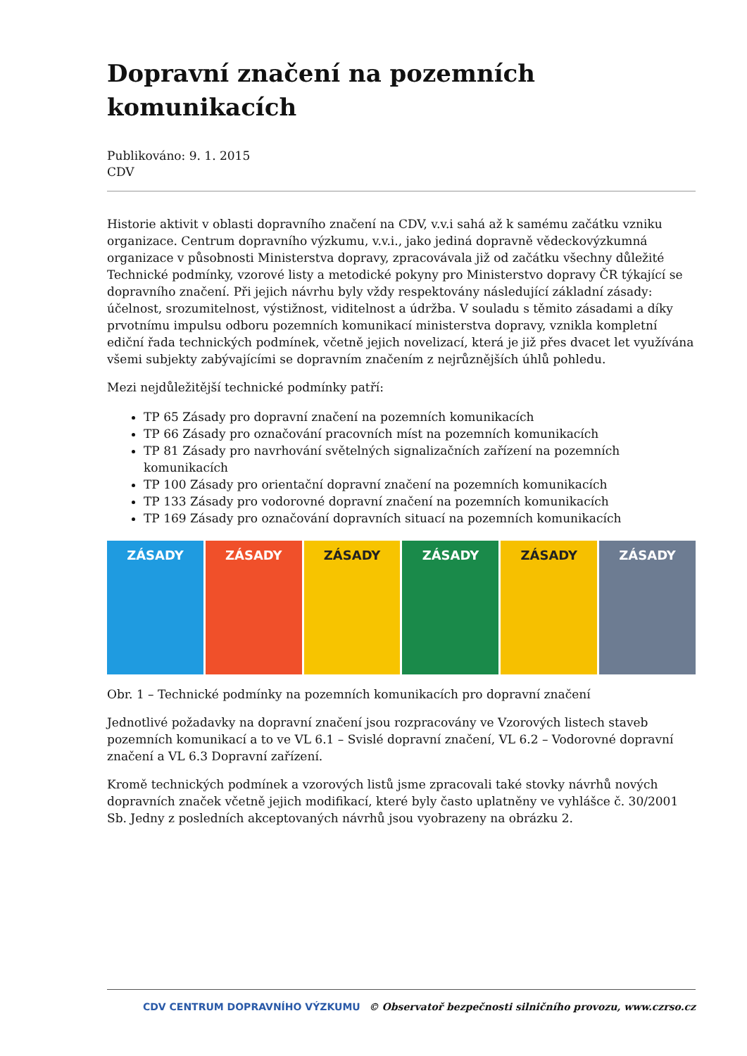Dopravní značení na pozemních komunikacích
Publikováno: 9. 1. 2015
CDV
Historie aktivit v oblasti dopravního značení na CDV, v.v.i sahá až k samému začátku vzniku organizace. Centrum dopravního výzkumu, v.v.i., jako jediná dopravně vědeckovýzkumná organizace v působnosti Ministerstva dopravy, zpracovávala již od začátku všechny důležité Technické podmínky, vzorové listy a metodické pokyny pro Ministerstvo dopravy ČR týkající se dopravního značení. Při jejich návrhu byly vždy respektovány následující základní zásady: účelnost, srozumitelnost, výstižnost, viditelnost a údržba. V souladu s těmito zásadami a díky prvotnímu impulsu odboru pozemních komunikací ministerstva dopravy, vznikla kompletní ediční řada technických podmínek, včetně jejich novelizací, která je již přes dvacet let využívána všemi subjekty zabývajícími se dopravním značením z nejrůznějších úhlů pohledu.
Mezi nejdůležitější technické podmínky patří:
TP 65 Zásady pro dopravní značení na pozemních komunikacích
TP 66 Zásady pro označování pracovních míst na pozemních komunikacích
TP 81 Zásady pro navrhování světelných signalizačních zařízení na pozemních komunikacích
TP 100 Zásady pro orientační dopravní značení na pozemních komunikacích
TP 133 Zásady pro vodorovné dopravní značení na pozemních komunikacích
TP 169 Zásady pro označování dopravních situací na pozemních komunikacích
ZÁSADY ZÁSADY ZÁSADY ZÁSADY ZÁSADY ZÁSADY
Obr. 1 – Technické podmínky na pozemních komunikacích pro dopravní značení
Jednotlivé požadavky na dopravní značení jsou rozpracovány ve Vzorových listech staveb pozemních komunikací a to ve VL 6.1 – Svislé dopravní značení, VL 6.2 – Vodorovné dopravní značení a VL 6.3 Dopravní zařízení.
Kromě technických podmínek a vzorových listů jsme zpracovali také stovky návrhů nových dopravních značek včetně jejich modifikací, které byly často uplatněny ve vyhlášce č. 30/2001 Sb. Jedny z posledních akceptovaných návrhů jsou vyobrazeny na obrázku 2.
CDV CENTRUM DOPRAVNÍHO VÝZKUMU © Observatoř bezpečnosti silničního provozu, www.czrso.cz